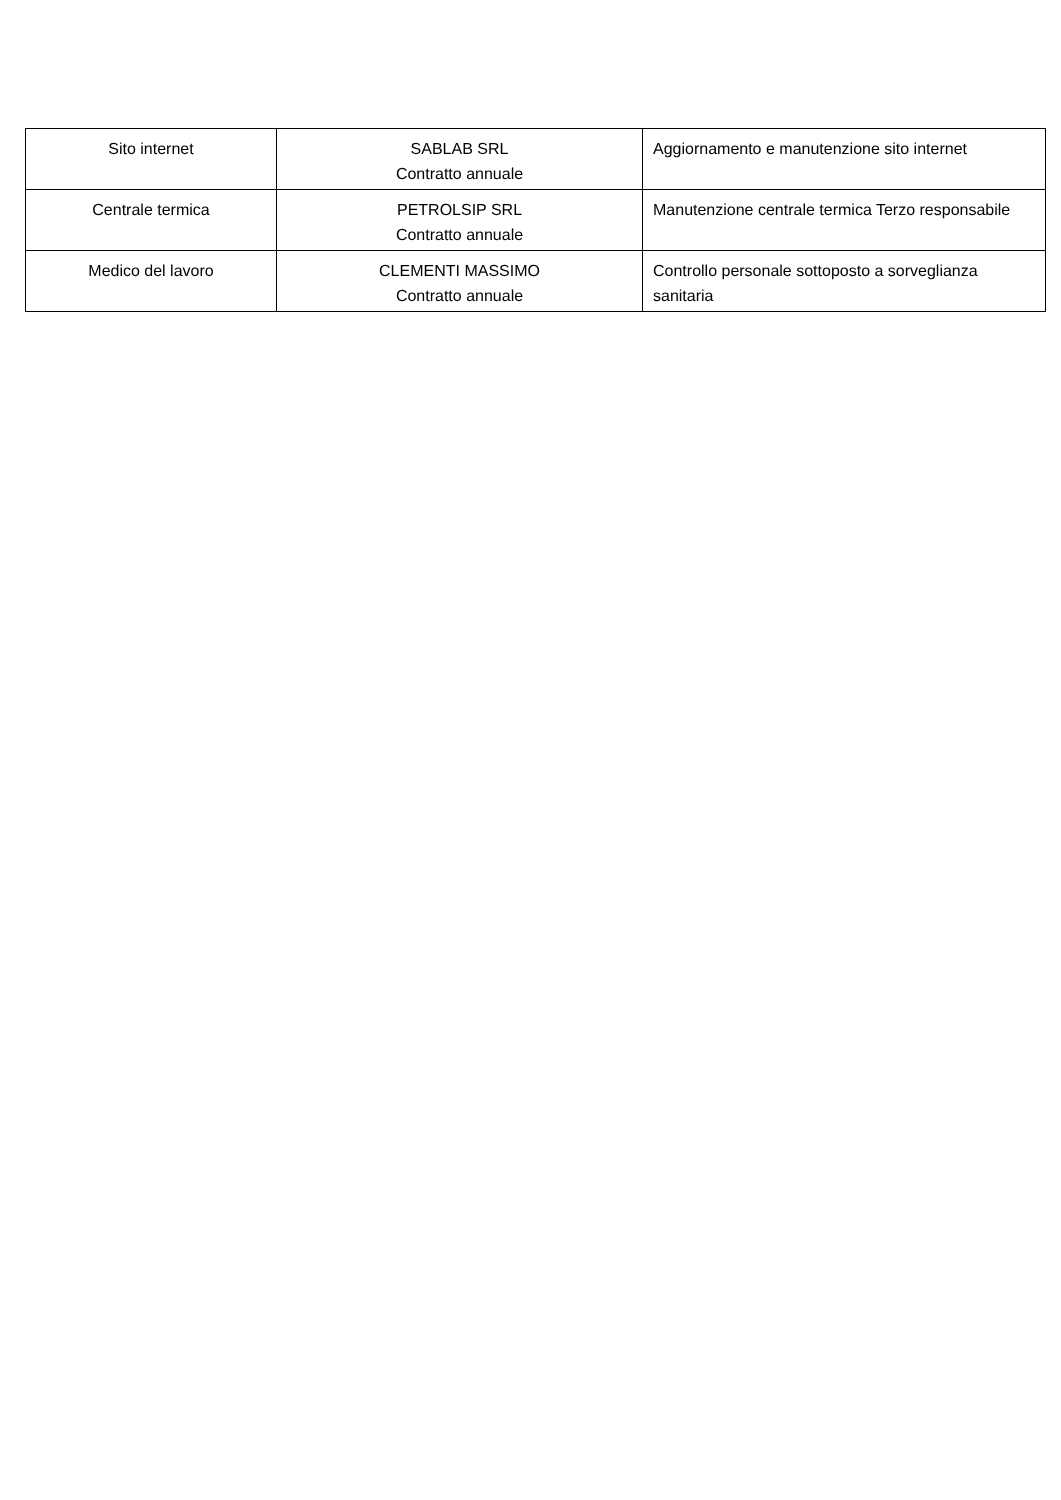| Sito internet | SABLAB SRL Contratto annuale | Aggiornamento e manutenzione sito internet |
| Centrale termica | PETROLSIP SRL Contratto annuale | Manutenzione centrale termica Terzo responsabile |
| Medico del lavoro | CLEMENTI MASSIMO Contratto annuale | Controllo personale sottoposto a sorveglianza sanitaria |